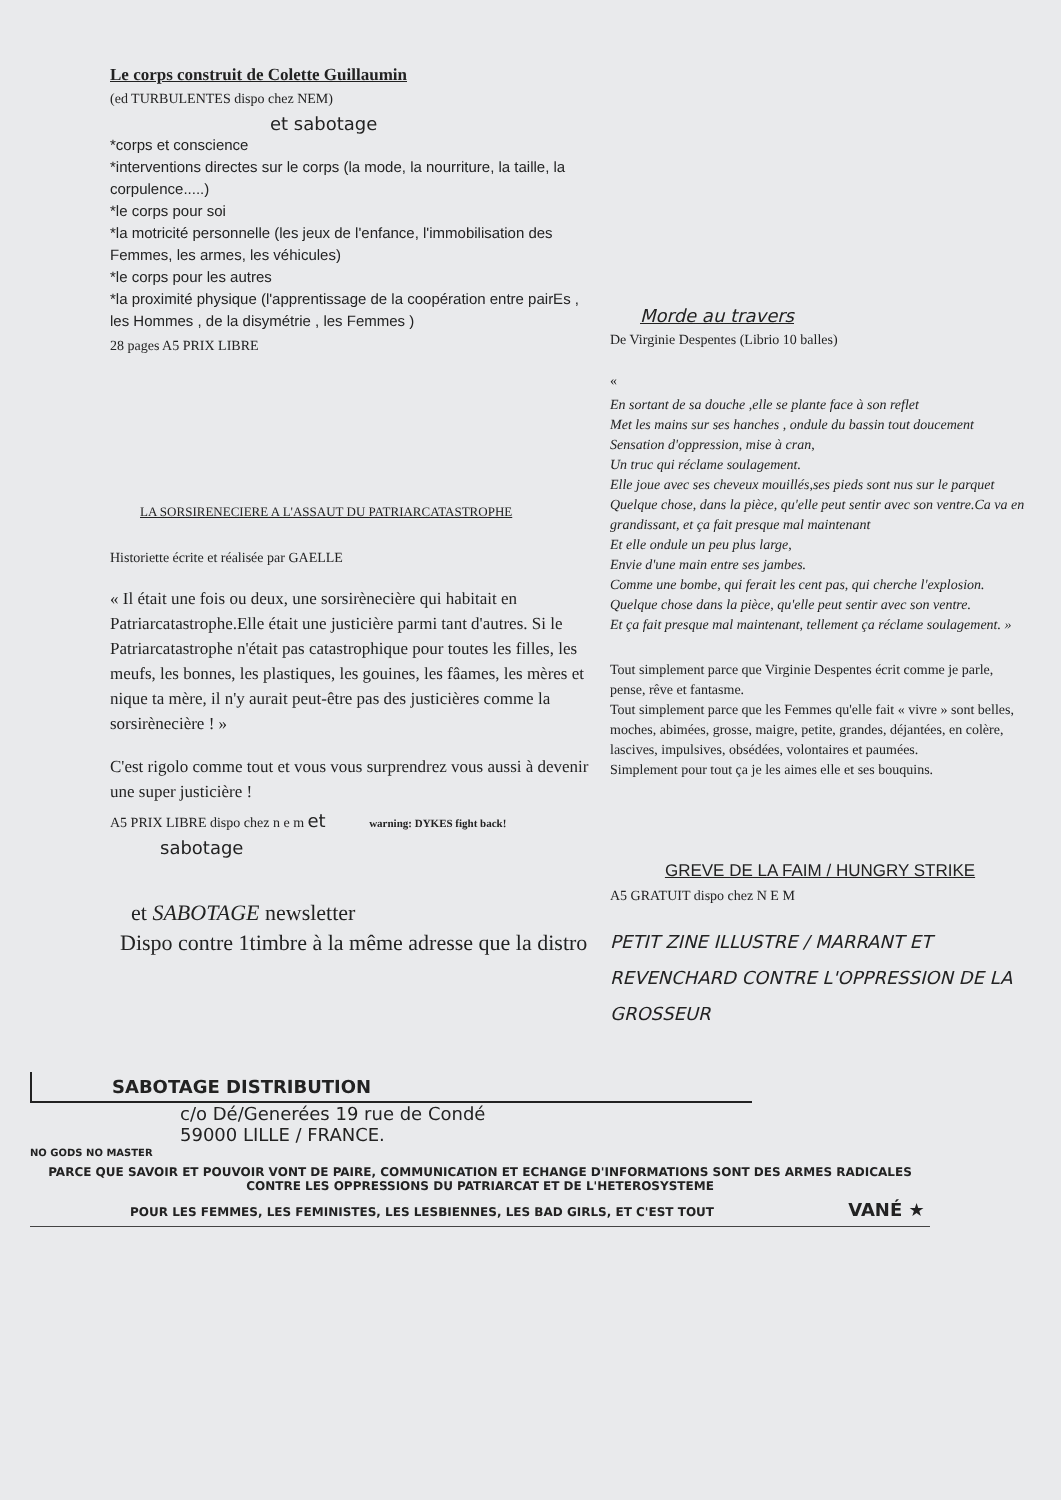Le corps construit de Colette Guillaumin
(ed TURBULENTES dispo chez NEM)
et sabotage
*corps et conscience
*interventions directes sur le corps (la mode, la nourriture, la taille, la corpulence.....)
*le corps pour soi
*la motricité personnelle (les jeux de l'enfance, l'immobilisation des Femmes, les armes, les véhicules)
*le corps pour les autres
*la proximité physique (l'apprentissage de la coopération entre pairEs , les Hommes , de la disymétrie , les Femmes )
28 pages A5 PRIX LIBRE
LA SORSIRENECIERE A L'ASSAUT DU PATRIARCATASTROPHE
Historiette écrite et réalisée par GAELLE
« Il était une fois ou deux, une sorsirènecière qui habitait en Patriarcatastrophe.Elle était une justicière parmi tant d'autres. Si le Patriarcatastrophe n'était pas catastrophique pour toutes les filles, les meufs, les bonnes, les plastiques, les gouines, les fâames, les mères et nique ta mère, il n'y aurait peut-être pas des justicières comme la sorsirènecière ! »
C'est rigolo comme tout et vous vous surprendrez vous aussi à devenir une super justicière !
A5 PRIX LIBRE dispo chez n e m et warning: DYKES fight back!
sabotage
et SABOTAGE newsletter
Dispo contre 1timbre à la même adresse que la distro
Morde au travers
De Virginie Despentes (Librio 10 balles)
«
En sortant de sa douche ,elle se plante face à son reflet
Met les mains sur ses hanches , ondule du bassin tout doucement
Sensation d'oppression, mise à cran,
Un truc qui réclame soulagement.
Elle joue avec ses cheveux mouillés,ses pieds sont nus sur le parquet
Quelque chose, dans la pièce, qu'elle peut sentir avec son ventre.Ca va en grandissant, et ça fait presque mal maintenant
Et elle ondule un peu plus large,
Envie d'une main entre ses jambes.
Comme une bombe, qui ferait les cent pas, qui cherche l'explosion.
Quelque chose dans la pièce, qu'elle peut sentir avec son ventre.
Et ça fait presque mal maintenant, tellement ça réclame soulagement. »
Tout simplement parce que Virginie Despentes écrit comme je parle, pense, rêve et fantasme.
Tout simplement parce que les Femmes qu'elle fait « vivre » sont belles, moches, abimées, grosse, maigre, petite, grandes, déjantées, en colère, lascives, impulsives, obsédées, volontaires et paumées.
Simplement pour tout ça je les aimes elle et ses bouquins.
GREVE DE LA FAIM / HUNGRY STRIKE
A5 GRATUIT dispo chez N E M
PETIT ZINE ILLUSTRE / MARRANT ET REVENCHARD CONTRE L'OPPRESSION DE LA GROSSEUR
SABOTAGE DISTRIBUTION
c/o Dé/Generées 19 rue de Condé
59000 LILLE / FRANCE.
NO GODS NO MASTER
PARCE QUE SAVOIR ET POUVOIR VONT DE PAIRE, COMMUNICATION ET ECHANGE D'INFORMATIONS SONT DES ARMES RADICALES CONTRE LES OPPRESSIONS DU PATRIARCAT ET DE L'HETEROSYSTEME
POUR LES FEMMES, LES FEMINISTES, LES LESBIENNES, LES BAD GIRLS, ET C'EST TOUT VANÉ ★